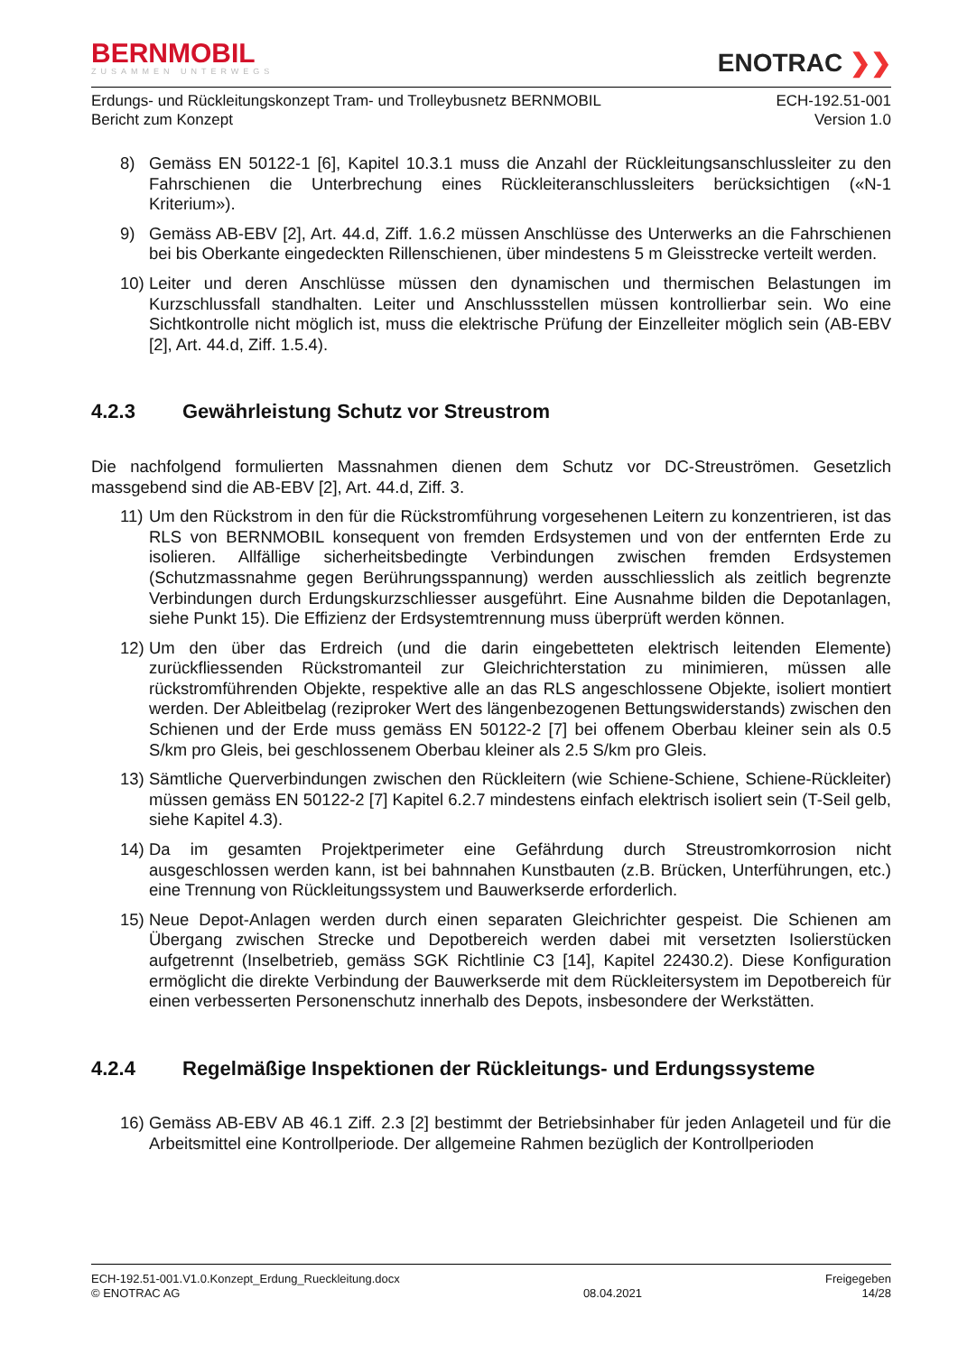BERNMOBIL
ZUSAMMEN UNTERWEGS
ENOTRAC ❯❯
Erdungs- und Rückleitungskonzept Tram- und Trolleybusnetz BERNMOBIL
Bericht zum Konzept
ECH-192.51-001
Version 1.0
8) Gemäss EN 50122-1 [6], Kapitel 10.3.1 muss die Anzahl der Rückleitungsanschlussleiter zu den Fahrschienen die Unterbrechung eines Rückleiteranschlussleiters berücksichtigen («N-1 Kriterium»).
9) Gemäss AB-EBV [2], Art. 44.d, Ziff. 1.6.2 müssen Anschlüsse des Unterwerks an die Fahrschienen bei bis Oberkante eingedeckten Rillenschienen, über mindestens 5 m Gleisstrecke verteilt werden.
10)
Leiter und deren Anschlüsse müssen den dynamischen und thermischen Belastungen im Kurzschlussfall standhalten. Leiter und Anschlussstellen müssen kontrollierbar sein. Wo eine Sichtkontrolle nicht möglich ist, muss die elektrische Prüfung der Einzelleiter möglich sein (AB-EBV [2], Art. 44.d, Ziff. 1.5.4).
4.2.3 Gewährleistung Schutz vor Streustrom
Die nachfolgend formulierten Massnahmen dienen dem Schutz vor DC-Streuströmen. Gesetzlich massgebend sind die AB-EBV [2], Art. 44.d, Ziff. 3.
11)
Um den Rückstrom in den für die Rückstromführung vorgesehenen Leitern zu konzentrieren, ist das RLS von BERNMOBIL konsequent von fremden Erdsystemen und von der entfernten Erde zu isolieren. Allfällige sicherheitsbedingte Verbindungen zwischen fremden Erdsystemen (Schutzmassnahme gegen Berührungsspannung) werden ausschliesslich als zeitlich begrenzte Verbindungen durch Erdungskurzschliesser ausgeführt. Eine Ausnahme bilden die Depotanlagen, siehe Punkt 15). Die Effizienz der Erdsystemtrennung muss überprüft werden können.
12)
Um den über das Erdreich (und die darin eingebetteten elektrisch leitenden Elemente) zurückfliessenden Rückstromanteil zur Gleichrichterstation zu minimieren, müssen alle rückstromführenden Objekte, respektive alle an das RLS angeschlossene Objekte, isoliert montiert werden. Der Ableitbelag (reziproker Wert des längenbezogenen Bettungswiderstands) zwischen den Schienen und der Erde muss gemäss EN 50122-2 [7] bei offenem Oberbau kleiner sein als 0.5 S/km pro Gleis, bei geschlossenem Oberbau kleiner als 2.5 S/km pro Gleis.
13)
Sämtliche Querverbindungen zwischen den Rückleitern (wie Schiene-Schiene, Schiene-Rückleiter) müssen gemäss EN 50122-2 [7] Kapitel 6.2.7 mindestens einfach elektrisch isoliert sein (T-Seil gelb, siehe Kapitel 4.3).
14)
Da im gesamten Projektperimeter eine Gefährdung durch Streustromkorrosion nicht ausgeschlossen werden kann, ist bei bahnnahen Kunstbauten (z.B. Brücken, Unterführungen, etc.) eine Trennung von Rückleitungssystem und Bauwerkserde erforderlich.
15)
Neue Depot-Anlagen werden durch einen separaten Gleichrichter gespeist. Die Schienen am Übergang zwischen Strecke und Depotbereich werden dabei mit versetzten Isolierstücken aufgetrennt (Inselbetrieb, gemäss SGK Richtlinie C3 [14], Kapitel 22430.2). Diese Konfiguration ermöglicht die direkte Verbindung der Bauwerkserde mit dem Rückleitersystem im Depotbereich für einen verbesserten Personenschutz innerhalb des Depots, insbesondere der Werkstätten.
4.2.4 Regelmäßige Inspektionen der Rückleitungs- und Erdungssysteme
16)
Gemäss AB-EBV AB 46.1 Ziff. 2.3 [2] bestimmt der Betriebsinhaber für jeden Anlageteil und für die Arbeitsmittel eine Kontrollperiode. Der allgemeine Rahmen bezüglich der Kontrollperioden
ECH-192.51-001.V1.0.Konzept_Erdung_Rueckleitung.docx
© ENOTRAC AG
08.04.2021
Freigegeben
14/28